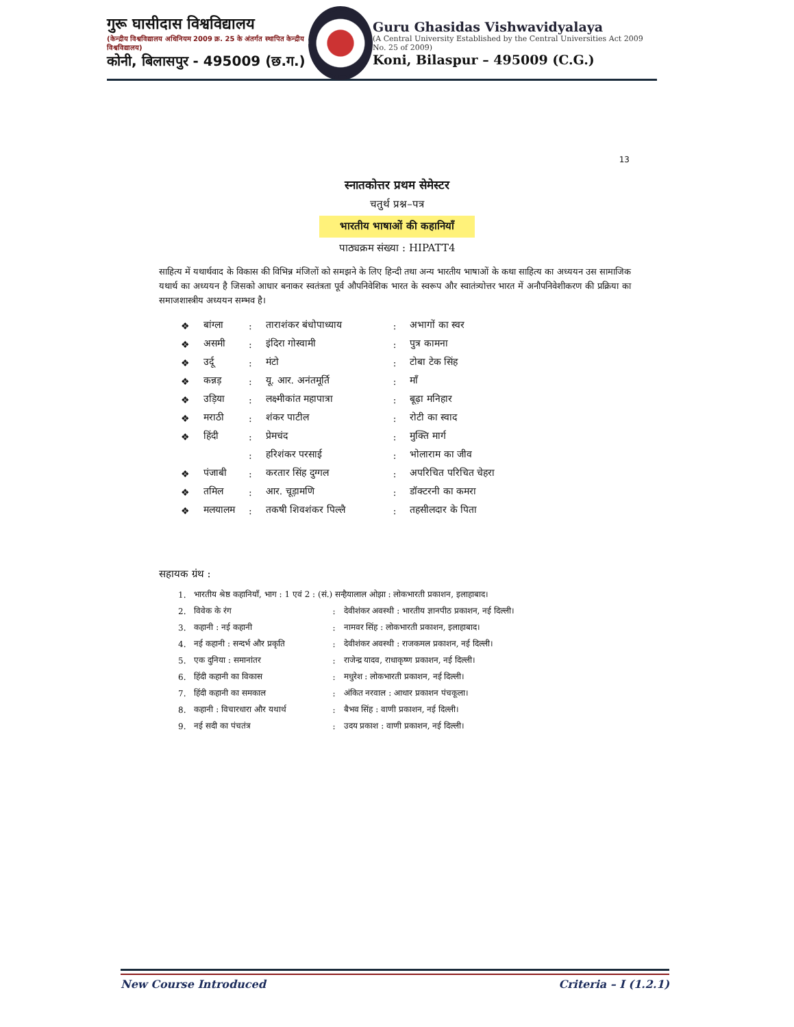गुरू घासीदास विश्वविद्यालय
(केन्द्रीय विश्वविद्यालय अधिनियम 2009 क्र. 25 के अंतर्गत स्थापित केन्द्रीय विश्वविद्यालय)
कोनी, बिलासपुर - 495009 (छ.ग.)
Guru Ghasidas Vishwavidyalaya
(A Central University Established by the Central Universities Act 2009 No. 25 of 2009)
Koni, Bilaspur – 495009 (C.G.)
13
स्नातकोत्तर प्रथम सेमेस्टर
चतुर्थ प्रश्न–पत्र
भारतीय भाषाओं की कहानियाँ
पाठ्यक्रम संख्या : HIPATT4
साहित्य में यथार्थवाद के विकास की विभिन्न मंजिलों को समझने के लिए हिन्दी तथा अन्य भारतीय भाषाओं के कथा साहित्य का अध्ययन उस सामाजिक यथार्थ का अध्ययन है जिसको आधार बनाकर स्वतंत्रता पूर्व औपनिवेशिक भारत के स्वरूप और स्वातंत्र्योत्तर भारत में अनौपनिवेशीकरण की प्रक्रिया का समाजशास्त्रीय अध्ययन सम्भव है।
| ❖ | बांग्ला | : | ताराशंकर बंधोपाध्याय | : | अभागों का स्वर |
| ❖ | असमी | : | इंदिरा गोस्वामी | : | पुत्र कामना |
| ❖ | उर्दू | : | मंटो | : | टोबा टेक सिंह |
| ❖ | कन्नड़ | : | यू. आर. अनंतमूर्ति | : | माँ |
| ❖ | उड़िया | : | लक्ष्मीकांत महापात्रा | : | बूढ़ा मनिहार |
| ❖ | मराठी | : | शंकर पाटील | : | रोटी का स्वाद |
| ❖ | हिंदी | : | प्रेमचंद | : | मुक्ति मार्ग |
| | | : | हरिशंकर परसाई | : | भोलाराम का जीव |
| ❖ | पंजाबी | : | करतार सिंह दुग्गल | : | अपरिचित परिचित चेहरा |
| ❖ | तमिल | : | आर. चूड़ामणि | : | डॉक्टरनी का कमरा |
| ❖ | मलयालम | : | तकषी शिवशंकर पिल्लै | : | तहसीलदार के पिता |
सहायक ग्रंथ :
| 1. | भारतीय श्रेष्ठ कहानियाँ, भाग : 1 एवं 2 : (सं.) सन्हैयालाल ओझा : लोकभारती प्रकाशन, इलाहाबाद। | | |
| 2. | विवेक के रंग | : | देवीशंकर अवस्थी : भारतीय ज्ञानपीठ प्रकाशन, नई दिल्ली। |
| 3. | कहानी : नई कहानी | : | नामवर सिंह : लोकभारती प्रकाशन, इलाहाबाद। |
| 4. | नई कहानी : सन्दर्भ और प्रकृति | : | देवीशंकर अवस्थी : राजकमल प्रकाशन, नई दिल्ली। |
| 5. | एक दुनिया : समानांतर | : | राजेन्द्र यादव, राधाकृष्ण प्रकाशन, नई दिल्ली। |
| 6. | हिंदी कहानी का विकास | : | मधुरेश : लोकभारती प्रकाशन, नई दिल्ली। |
| 7. | हिंदी कहानी का समकाल | : | अंकित नरवाल : आधार प्रकाशन पंचकूला। |
| 8. | कहानी : विचारधारा और यथार्थ | : | बैभव सिंह : वाणी प्रकाशन, नई दिल्ली। |
| 9. | नई सदी का पंचतंत्र | : | उदय प्रकाश : वाणी प्रकाशन, नई दिल्ली। |
New Course Introduced Criteria – I (1.2.1)